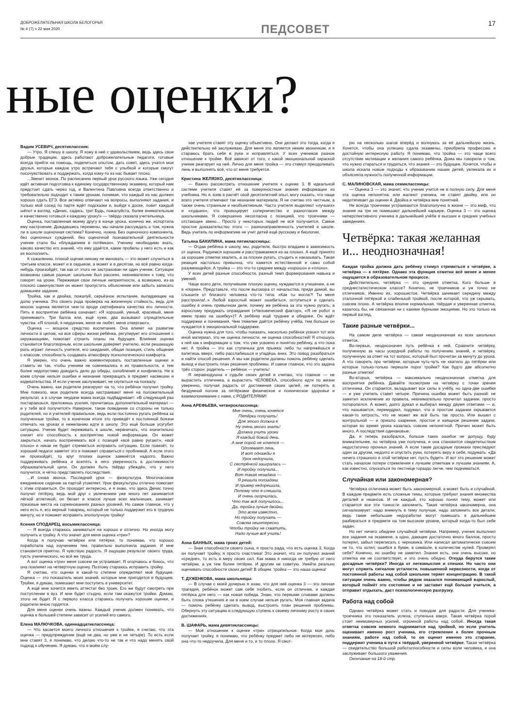ДОБРОЖЕЛАТЕЛЬНАЯ ШКОЛА БЕЛОГОРЬЯ
№ 4 (7) » 22 мая 2020
ПЕДСОВЕТ
17
ные оценки?
Вадим УСЕВИЧ, десятиклассник:
— Утро. Я спешу в школу. Я хожу в неё с удовольствием, ведь здесь свои добрые традиции, здесь работают доброжелательные педагоги, готовые всегда прийти на помощь, поделиться опытом, дать совет, здесь учатся мои друзья, которые каждое утро встречают тебя с улыбкой и которые смогут посочувствовать и поддержать, когда кому-то из нас бывает плохо.
...Звенит звонок. По расписанию первый урок русского языка. Уже сегодня идёт активная подготовка к единому государственному экзамену, который нам предстоит сдать через год, и Валентина Павловна всегда ответственно и требовательно подходит к таким урокам, понимая, что каждый из нас должен хорошо сдать ЕГЭ. Все активно отвечают на вопросы, выполняют задания, и только мой сосед по парте ждёт подсказки и, выйдя к доске, ловит каждый шёпот и взгляд. «Денис, садись, три! Будь, пожалуйста, более внимательным и качественно готовься к каждому уроку!» — твёрдо сказала учительница.
Оценка, поставленная моему другу в конце урока, конечно же, испортила ему настроение. Дождавшись перемены, мы начали рассуждать о том, нужна ли в школе оценочная система? Конечно, нужна. Без оценочного компонента, без оценочных суждений, без оценочной познавательной деятельности учение стало бы «блужданием в потёмках». Ученику необходимо знать, каково качество его знаний, что ему удаётся, какие пробелы у него есть и как их восполнить.
К сожалению, плохой оценки никому не миновать — это может случиться в третьем классе, может и в седьмом, а может и в десятом, но всё равно когда-нибудь произойдёт, так как от этого не застрахован ни один ученик. Ситуации возможны самые разные: школьник был рассеян, невнимателен к тому, что говорят на уроке. Переживая свои личные неприятности, а возможно, из-за плохого самочувствия он может пропустить объяснение или забыть записать домашнее задание.
Тройка, как и двойка, пожалуй, серьёзное испытание, выпадающее на долю ученика. Это своего рода проверка на жизненную стойкость, ведь для многих оценка является чем-то вроде сертификата качества его личности. Пять в восприятии ребёнка означает: «Я хороший, умный, красивый, меня принимают». Три балла или, ещё хуже, два вызывают отрицательные чувства: «Я плохой, я неудачник, меня не любят, меня отвергают».
Оценка — мощное средство воспитания. Она влияет на развитие личности в целом, на все сферы жизни ребёнка, регулирует его отношения с окружающими, помогает строить планы на будущее. Влияние оценки становится благотворным, если школьник доверяет учителю, если решающую роль играет личность учителя, его ожидания, общая позиция, стиль общения с классом, способность создавать атмосферу психологического комфорта.
Я уверен, что очень важно комментировать поставленные оценки и ставить их так, чтобы ученики не сомневались в их правильности, и тем более недопустимо доводить дело до обиды, озлобления и конфликта. Ни в коем случае нельзя ошибки и незнание превращать в предмет насмешки и издевательства. И если ученик заслуживает, не скупиться на похвалу.
Очень важно, как родители реагируют на то, что ребёнок получил тройку. Мне повезло, мои родители всегда настраивают меня на положительный результат, а в случае неудачи мама всегда подбадривает: «В следующий раз постараешься, приложишь усилия, прочитаешь дополнительный материал — и у тебя всё получится!» Наверное, такое поведение со стороны не только родителей, но и учителей правильное, ведь если постоянно ругать ребёнка за полученные тройки, то в конечном итоге это приведёт к постоянной боязни отвечать на уроках и нежеланию идти в школу. Это ещё больше усугубит ситуацию. Ученик будет переживать в школе, нервничать, что значительно снизит его способность к восприятию новой информации. Он может закрыться, начать воспринимать всё с позиций «всё равно ругают», «всё плохо» и никак не будет стремиться исправить ситуацию. Если повезёт, то хороший педагог заметит это и поможет справиться с проблемой. А если этого не произойдёт, то круг плохих оценок замкнётся надолго. Важно поддерживать ребёнка и вселять в него уверенность в достижимости образовательной цели. Он должен быть твёрдо убеждён, что у него получится, и чётко представлять последствия.
...И снова звонок. Последний урок — физкультура. Многочасовое ежедневное сидение за партой утомляет. Урок физкультуры отлично помогает с этим справиться. Он проходит интересно, и я знаю, что здесь Денис точно получит пятёрку, ведь мой друг с увлечением уже много лет занимается лёгкой атлетикой, он бегает в классе лучше всех мальчишек, занимает призовые места на соревнованиях разных уровней. Но самое главное, что у него есть я, его верный товарищ, который не только поддержит его в трудную минуту, но и поможет исправить злополучную тройку!
Ксения СПОДАРЕЦ, восьмиклассница:
— Я всегда стараюсь заниматься на хорошо и отлично. Но иногда могу получить и тройку. А что значит для меня оценка «три»?
Когда я получаю четвёрки или пятёрки, то понимаю, что хорошо поработала над изучением тем, правильно выполнила задания. И мне становится приятно. Я чувствую радость. Я ощущаю результат своего труда, пусть ученического, но всё же труда.
А вот оценка «три» меня совсем не устраивает. Я огорчаюсь и боюсь, что она повлияет на четвертную оценку. Поэтому стараюсь исправить тройку.
Я считаю, что оценки в какой-то степени определяют моё будущее. Оценка — это показатель моих знаний, которые мне пригодятся в будущем. Тройки, я думаю, помешают мне поступить в университет.
А ещё мне хочется иметь аттестат без троек. Его же будут смотреть при поступлении в вуз. И мне будет стыдно, если там окажутся тройки. Думаю, этого не будет. Я с первого класса стараюсь получать хорошие оценки, и родители мною гордятся.
Для меня оценки очень важны. Каждый ученик должен понимать, что оценка в большей степени зависит от усилий его самого.
Елена МАЛЮЧКОВА, одиннадцатиклассница:
— Что касается моего личного отношения к тройке, я считаю, что эта оценка — предупреждение (ещё не два, но уже и не четыре). То есть если мне ставят 3, я понимаю, что делаю что-то не так и что надо менять свой подход к обучению. Я думаю, что в моём слу-
чае учителя ставят эту оценку объективно. Они делают это тогда, когда я действительно её заслуживаю. Для меня это является неким звоночком, и я стараюсь брать себя в руки и исправляться. У всех учеников разное отношение к тройке. Всё зависит от того, с какой эмоциональной окраской ученик реагирует на неё. Лично для меня тройка — это стимул преодолевать лень и выполнять всё, что от меня требуется.
Кристина ЖЕЛЯЗКО, десятиклассница:
— Важно рассмотреть отношение учителя к оценке 3. В идеальной системе учителя ставят её за поверхностные знания информации из учебника. Но я, взяв в расчёт свой десятилетний опыт, могу сказать, что чаще всего учителя отмечают так незнание материала. Я не считаю это честным, а также очень странным и необъективным. Часто учителя выделяют «лучших» и «худших», что провоцирует соперничество и разногласия между школьниками. Я совершенно несогласна с позицией, что троечники — отстающее звено... Просто у некоторых людей не всё получается. Самое простое доказательство этого — разнонаправленность учителей в школе. Ведь учитель по информатике не учит детей ещё русскому и биологии.
Татьяна БАКИЛИНА, мама пятиклассницы:
— Отдав ребёнка в школу, мы, родители, быстро впадаем в зависимость от оценок. Радуемся хорошим и расстраиваемся из-за плохих. А ещё принято за хорошие отметки хвалить, а за плохие ругать, стыдить и наказывать. Такая реакция настолько привычна, что кажется естественной и само собой разумеющейся. А тройка — это что-то среднее между «хорошо» и «плохо».
У всех детей разные способности, разный темп формирования навыка и умений.
Чаще всего дети, получившие плохую оценку, нуждаются в утешении, а не в «порке». Представьте, что после выговора от начальства, придя домой, вы слышите от близкого человека что-то типа: «Как ты могла?! Ты меня расстроила!..» Любой взрослый может ошибиться, оступиться и сделать ошибку в очень привычном деле, почему же ребёнка за это нужно ругать, а взрослому придумать оправдания («Человеческий фактор», «Я не робот и имею право на ошибку»)? А ребёнку ещё труднее и обиднее. Он ждёт поддержки и понимания. Чем тяжелее даётся ребёнку учёба, тем больше он нуждается в эмоциональной поддержке.
Оценка нужна для того, чтобы показать, насколько ребёнок усвоил тот или иной материал, это не оценка личности, не оценка способностей! Я отношусь к ней как к информации о том, что уже усвоено и понятно ребёнку, а что пока нет. А тройка — это как ступенька для прыжка: либо ты напряжёшься и взлетишь вверх, либо расслабишься и упадёшь вниз. Это повод разобраться и найти способ решения. А мы как родители должны помочь ребёнку сделать вывод и выстроить план решения проблемы. И самое главное, что это задача трёх сторон: родитель — ребёнок — учитель!
Я неравнодушна к судьбе своих детей и считаю, что главное — не вырастить отличника, а вырастить ЧЕЛОВЕКА, способного идти по жизни уверенно, получая радость от достижения своих целей, не потерять в бездумной погоне за пятёрками физическое и психическое здоровье и взаимопонимание с нами, с РОДИТЕЛЯМИ!
Анна АРЕФЬЕВА, четвероклассница:
Мне очень, очень хочется
Пятёрки получать!
Для этого должна я
Ну очень много знать!
Должна учить уроки
Я каждый божий день.
А мне порой не хочется —
Одолевает лень.
И вот однажды я
Урок недоучила,
С сестрёнкой заигралась —
И тройку получила...
Вот такая незадача —
Я решила ползадачи
И пример недорешила,
Потому что я спешила.
И очень огорчилась,
Что так всё получилось...
Да, тройка лучше двойки,
Это всем известно,
Но тройку получать —
Совсем неинтересно.
Чтобы тройку не схватить,
Надо лучше всё учить!
Анна БАННЫХ, мама троих детей:
— Зная способности своего сына, я просто рада, что есть оценка 3. Когда он получает тройку, я просто счастлива! Это значит, что он получил знаний «средне», то есть в меру своих сил. Как мама я никогда не требую от него четвёрки, а уж тем более пятёрки. И другим не советую. Умейте реально оценивать способности своих детей! В общем: тройка — это наша оценка!
Т. ДУЖЕНКОВА, мама школьницы:
— В случае с моей дочерью я знаю, что для неё оценка 3 — это личная трагедия, ребёнок может сам себя гнобить, если он отличник, и каждая пятёрка для него — как новая победа. Знаю, что первыми словами должны быть слова утешения и ни в коем случае нельзя ругать. Моя главная задача — помочь ребёнку сделать вывод, выстроить план решения проблемы. Обернуть эту ситуацию в следующую ступень к своему личному росту в своих достижениях.
В. ШАФАРЬ, мама девятиклассницы:
— Моё отношение к оценке «три» отрицательное. Когда моя дочь получает тройку, я понимаю, что ребёнку предмет либо не интересен, либо она что-то недоучила. Для меня и то, и то плохо. Я смот-
рю на несколько шагов вперёд и волнуюсь за её дальнейшую жизнь. Хочется, чтобы она успешно сдала экзамены, приобрела профессию и достойную интересную работу. Я понимаю, что тройка — это чаще всего отсутствие мотивации и желания самого ребёнка. Дома мы говорили о том, что нужно стараться и трудиться, что знания — это будущее. Хочется, чтобы и школа искала новые подходы к образованию наших детей, увлекала их и объясняла нужность полученной информации.
С. МАЛИНОВСКАЯ, мама семиклассницы:
— Оценка 3 — это значит, что ученик учится не в полную силу. Для меня эта оценка непонятна: или жалеют ученика, не ставят двойку, или он недотягивает до оценки 4. Двойка и четвёрка мне понятней.
Не всегда троечники устраиваются благополучно в жизни — это миф, что знания на три не помешают дальнейшей карьере. Оценка 3 — это оценка неперспективного ученика в дальнейшей учёбе в высших и средних учебных заведениях.
Четвёрка: такая желанная и... неоднозначная!
Каждая тройка должна дать ребёнку стимул стремиться к четвёрке, а четвёрка — к пятёрке. Однако эта функция отметки всё менее и менее ощущается в образовательном процессе.
Действительно, четвёрка — это средняя отметка. Кого больше в среднестатистическом классе? Конечно, не троечников и уж точно не отличников. Именно их, хорошистов. Четвёрка занимает середину между эталонной пятёркой и слабенькой тройкой, после которой, что уж скрывать, совсем плохо. А четвёрка вполне нормальная, твёрдая и уверенная отметка, казалось бы, не связанная ни с какими бурными эмоциями. Но это только на первый взгляд.
Такие разные четвёрки...
На самом деле четвёрка — самая неоднозначная из всех школьных отметок.
Во-первых, неоднозначен путь ребёнка к ней. Сравните четвёрку, полученную за часы усердной работы по получению знаний, и четвёрку, полученную за ответ на тот вопрос, который был прочитан за минуту до урока. А что говорить про четвёрки, которым чуть-чуть не хватило до пятёрки или которые только-только перешли порог тройки? Как будто две абсолютно разные отметки!
Во-вторых, четвёрка — максимально неоднозначная отметка для восприятия ребёнка. Давайте посмотрим на четвёрку с точки зрения отличника. Он старается, вкладывает все силы в учёбу, но одна-две ошибки — и уже учитель ставит четыре. Причина ошибки может быть разной: не заметил исключение из правила, невнимательно прочитал задание, просто поторопился. А может, долго думал и выбирал между двумя ответами — и, что называется, перемудрил, подумал, что в простом задании скрывается какая-то хитрость, что не может же всё быть так просто. Или вышел с контрольной — и пришло озарение, простое и изящное решение задачи, которая во время урока казалась совсем непонятной. Причин может быть много. А последствия одинаковые.
Да, я теперь разобрался, больше таких ошибок не допущу, буду внимательнее, но четвёрка уже получена, и она становится свидетельством недостаточно прочных знаний. А если такие досадные промахи преследуют один за другим, недолго и опустить руки, потерять веру в себя, подумать: «Да ничего страшного в этой четвёрке нет, пусть будет». И вот это решение может стать началом потери стремления к лучшим отметкам и лучшим знаниям. А, как известно, спускаться по лестнице гораздо легче, чем подниматься.
Случайная или закономерная?
Четвёрка отличника может быть закономерной, а может быть и случайной. В каждом предмете есть сложные темы, которые требуют знания множества деталей и нюансов. И не каждый, кто хорошо понял тему, может или старается все эти тонкости запомнить. Такая четвёрка закономерна, она сигнализирует: надо вникнуть в тему получше, надо запомнить все детали, ведь такие небольшие недоработки могут помешать в дальнейшем разбираться в предмете на том высоком уровне, который когда-то был себе задан.
Но нет ничего обиднее случайной четвёрки. Например, ученик выполнил все задания на экзамене, а одно, дающее достаточно много баллов, просто потерял, забыл переписать с черновика. Или написал автоматически совсем не то, что хотел; ошибся в букве, в символе, в количестве нулей. Проверял себя? Конечно, но ошибку не заметил. Знания есть, они очень высоки, но отметка им не соответствует, и это очень обидно. Откуда берутся такие досадные четвёрки? Иногда от легкомыслия и спешки. Но часто они могут служить сигналом усталости, повышенной нервозности, когда от постоянной работы над собой школьник теряет концентрацию. В такой ситуации очень важно, чтобы рядом оказался понимающий взрослый, который поймёт это состояние и не заставит ещё больше учиться, а отправит отдыхать, даст психологическую разгрузку.
Работа над собой
Однако четвёрка может стать и поводом для радости. Для ученика-троечника это показатель успеха, ступенька вверх. Такая четвёрка порой стоит неимоверных усилий, огромной работы над собой. Иногда такая отметка совсем немного поднимается над тройкой, но если учитель оценивает именно рост ученика, его стремление к более прочным знаниям, работе над собой, то он оценит именно это старание, поддержит ученика в пути к твёрдой, уверенной четвёрке. Такая четвёрка — свидетельство большой работоспособности и силы воли человека, и она заслуживает большого уважения.
Окончание на 18-й стр.